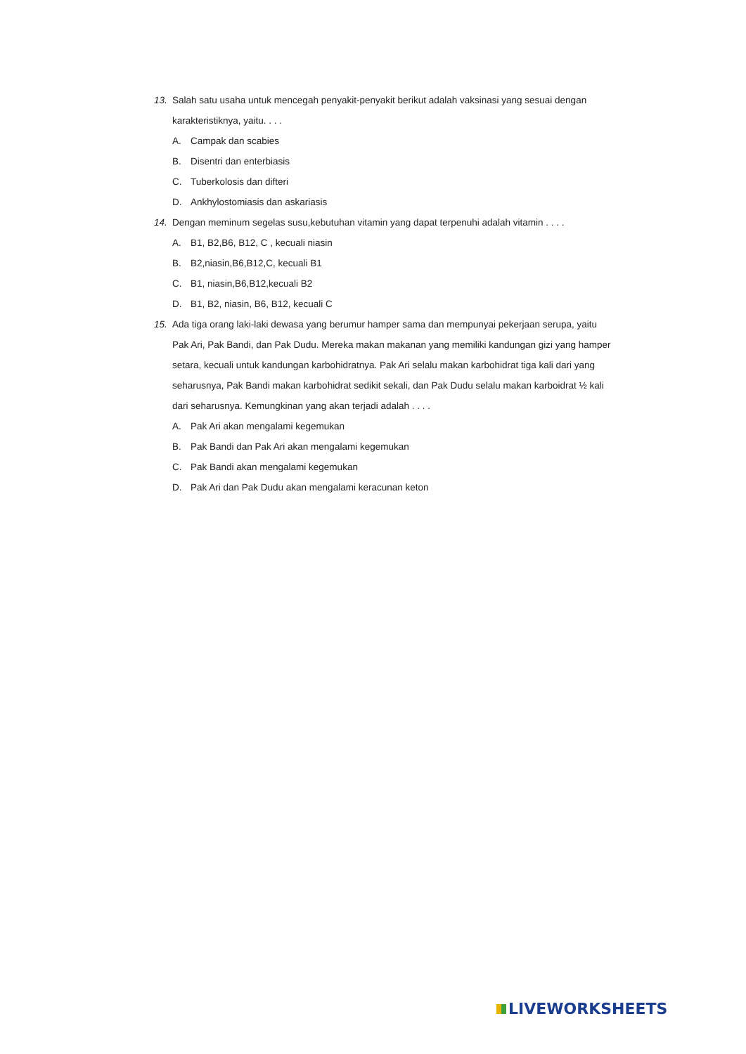13. Salah satu usaha untuk mencegah penyakit-penyakit berikut adalah vaksinasi yang sesuai dengan karakteristiknya, yaitu. . . .
A. Campak dan scabies
B. Disentri dan enterbiasis
C. Tuberkolosis dan difteri
D. Ankhylostomiasis dan askariasis
14. Dengan meminum segelas susu,kebutuhan vitamin yang dapat terpenuhi adalah vitamin . . . .
A. B1, B2,B6, B12, C , kecuali niasin
B. B2,niasin,B6,B12,C, kecuali B1
C. B1, niasin,B6,B12,kecuali B2
D. B1, B2, niasin, B6, B12, kecuali C
15. Ada tiga orang laki-laki dewasa yang berumur hamper sama dan mempunyai pekerjaan serupa, yaitu Pak Ari, Pak Bandi, dan Pak Dudu. Mereka makan makanan yang memiliki kandungan gizi yang hamper setara, kecuali untuk kandungan karbohidratnya. Pak Ari selalu makan karbohidrat tiga kali dari yang seharusnya, Pak Bandi makan karbohidrat sedikit sekali, dan Pak Dudu selalu makan karboidrat ½ kali dari seharusnya. Kemungkinan yang akan terjadi adalah . . . .
A. Pak Ari akan mengalami kegemukan
B. Pak Bandi dan Pak Ari akan mengalami kegemukan
C. Pak Bandi akan mengalami kegemukan
D. Pak Ari dan Pak Dudu akan mengalami keracunan keton
LIVEWORKSHEETS